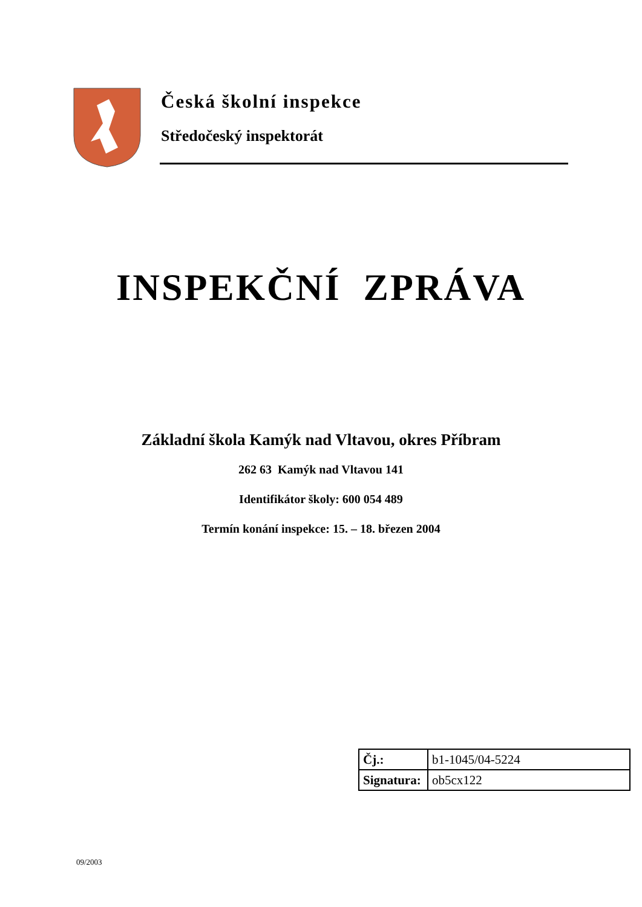Česká školní inspekce
Středočeský inspektorát
INSPEKČNÍ ZPRÁVA
Základní škola Kamýk nad Vltavou, okres Příbram
262 63 Kamýk nad Vltavou 141
Identifikátor školy: 600 054 489
Termín konání inspekce: 15. – 18. březen 2004
| Čj.: | b1-1045/04-5224 |
| Signatura: | ob5cx122 |
09/2003